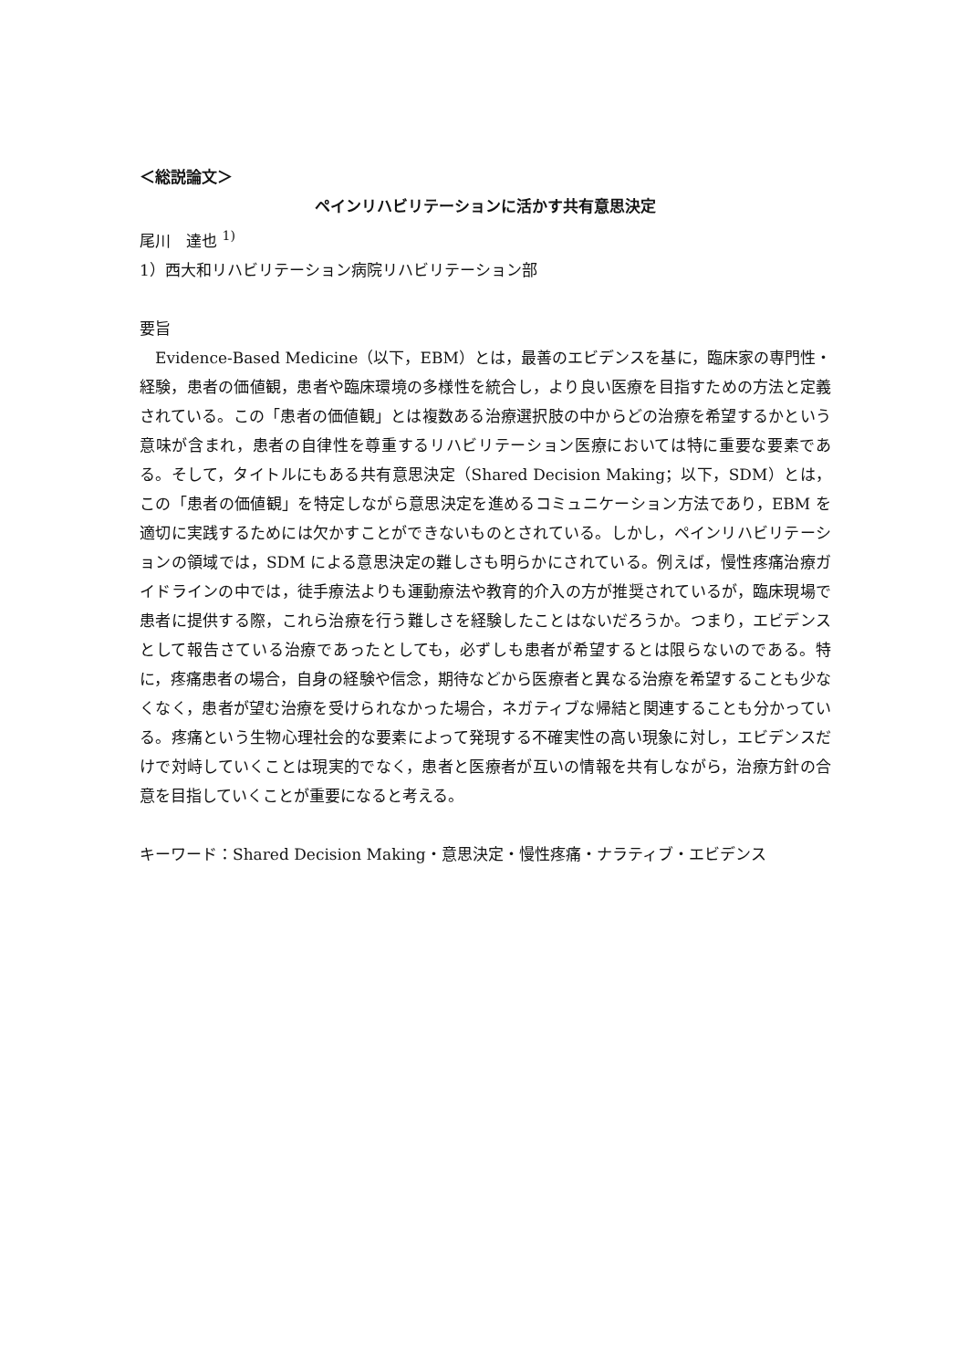＜総説論文＞
ペインリハビリテーションに活かす共有意思決定
尾川　達也 <sup>1)</sup>
1）西大和リハビリテーション病院リハビリテーション部
要旨
　Evidence-Based Medicine（以下，EBM）とは，最善のエビデンスを基に，臨床家の専門性・経験，患者の価値観，患者や臨床環境の多様性を統合し，より良い医療を目指すための方法と定義されている。この「患者の価値観」とは複数ある治療選択肢の中からどの治療を希望するかという意味が含まれ，患者の自律性を尊重するリハビリテーション医療においては特に重要な要素である。そして，タイトルにもある共有意思決定（Shared Decision Making；以下，SDM）とは，この「患者の価値観」を特定しながら意思決定を進めるコミュニケーション方法であり，EBM を適切に実践するためには欠かすことができないものとされている。しかし，ペインリハビリテーションの領域では，SDM による意思決定の難しさも明らかにされている。例えば，慢性疼痛治療ガイドラインの中では，徒手療法よりも運動療法や教育的介入の方が推奨されているが，臨床現場で患者に提供する際，これら治療を行う難しさを経験したことはないだろうか。つまり，エビデンスとして報告さている治療であったとしても，必ずしも患者が希望するとは限らないのである。特に，疼痛患者の場合，自身の経験や信念，期待などから医療者と異なる治療を希望することも少なくなく，患者が望む治療を受けられなかった場合，ネガティブな帰結と関連することも分かっている。疼痛という生物心理社会的な要素によって発現する不確実性の高い現象に対し，エビデンスだけで対峙していくことは現実的でなく，患者と医療者が互いの情報を共有しながら，治療方針の合意を目指していくことが重要になると考える。
キーワード：Shared Decision Making・意思決定・慢性疼痛・ナラティブ・エビデンス